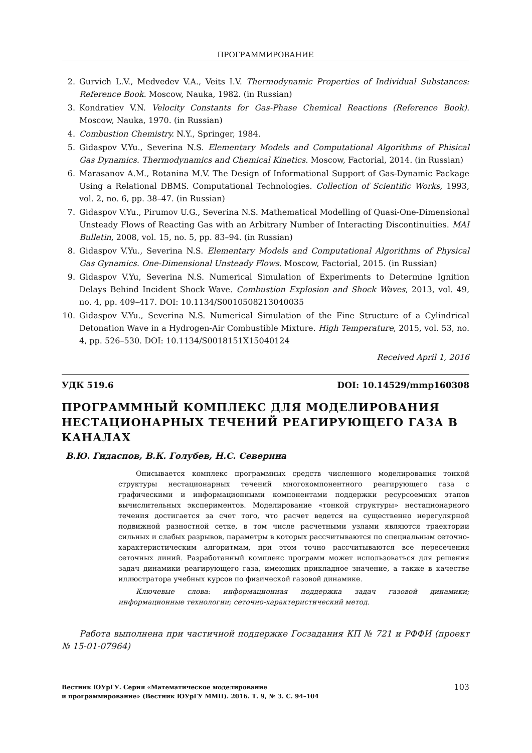ПРОГРАММИРОВАНИЕ
2. Gurvich L.V., Medvedev V.A., Veits I.V. Thermodynamic Properties of Individual Substances: Reference Book. Moscow, Nauka, 1982. (in Russian)
3. Kondratiev V.N. Velocity Constants for Gas-Phase Chemical Reactions (Reference Book). Moscow, Nauka, 1970. (in Russian)
4. Combustion Chemistry. N.Y., Springer, 1984.
5. Gidaspov V.Yu., Severina N.S. Elementary Models and Computational Algorithms of Phisical Gas Dynamics. Thermodynamics and Chemical Kinetics. Moscow, Factorial, 2014. (in Russian)
6. Marasanov A.M., Rotanina M.V. The Design of Informational Support of Gas-Dynamic Package Using a Relational DBMS. Computational Technologies. Collection of Scientific Works, 1993, vol. 2, no. 6, pp. 38–47. (in Russian)
7. Gidaspov V.Yu., Pirumov U.G., Severina N.S. Mathematical Modelling of Quasi-One-Dimensional Unsteady Flows of Reacting Gas with an Arbitrary Number of Interacting Discontinuities. MAI Bulletin, 2008, vol. 15, no. 5, pp. 83–94. (in Russian)
8. Gidaspov V.Yu., Severina N.S. Elementary Models and Computational Algorithms of Physical Gas Gynamics. One-Dimensional Unsteady Flows. Moscow, Factorial, 2015. (in Russian)
9. Gidaspov V.Yu, Severina N.S. Numerical Simulation of Experiments to Determine Ignition Delays Behind Incident Shock Wave. Combustion Explosion and Shock Waves, 2013, vol. 49, no. 4, pp. 409–417. DOI: 10.1134/S0010508213040035
10. Gidaspov V.Yu., Severina N.S. Numerical Simulation of the Fine Structure of a Cylindrical Detonation Wave in a Hydrogen-Air Combustible Mixture. High Temperature, 2015, vol. 53, no. 4, pp. 526–530. DOI: 10.1134/S0018151X15040124
Received April 1, 2016
УДК 519.6 DOI: 10.14529/mmp160308
ПРОГРАММНЫЙ КОМПЛЕКС ДЛЯ МОДЕЛИРОВАНИЯ НЕСТАЦИОНАРНЫХ ТЕЧЕНИЙ РЕАГИРУЮЩЕГО ГАЗА В КАНАЛАХ
В.Ю. Гидаспов, В.К. Голубев, Н.С. Северина
Описывается комплекс программных средств численного моделирования тонкой структуры нестационарных течений многокомпонентного реагирующего газа с графическими и информационными компонентами поддержки ресурсоемких этапов вычислительных экспериментов. Моделирование «тонкой структуры» нестационарного течения достигается за счет того, что расчет ведется на существенно нерегулярной подвижной разностной сетке, в том числе расчетными узлами являются траектории сильных и слабых разрывов, параметры в которых рассчитываются по специальным сеточно-характеристическим алгоритмам, при этом точно рассчитываются все пересечения сеточных линий. Разработанный комплекс программ может использоваться для решения задач динамики реагирующего газа, имеющих прикладное значение, а также в качестве иллюстратора учебных курсов по физической газовой динамике.
Ключевые слова: информационная поддержка задач газовой динамики; информационные технологии; сеточно-характеристический метод.
Работа выполнена при частичной поддержке Госзадания КП № 721 и РФФИ (проект № 15-01-07964)
Вестник ЮУрГУ. Серия «Математическое моделирование
и программирование» (Вестник ЮУрГУ ММП). 2016. Т. 9, № 3. С. 94–104 103